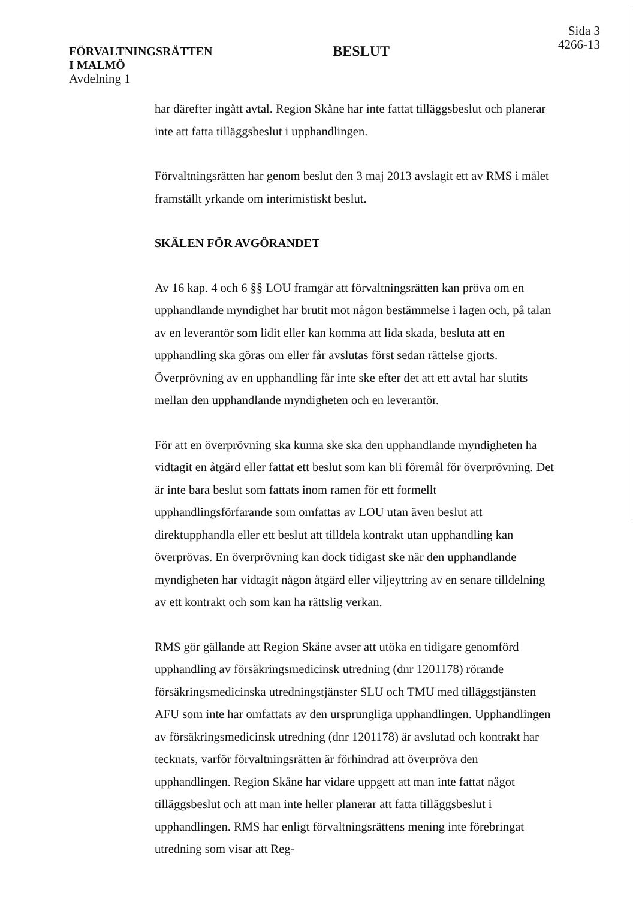FÖRVALTNINGSRÄTTEN
I MALMÖ
Avdelning 1
BESLUT
Sida 3
4266-13
har därefter ingått avtal. Region Skåne har inte fattat tilläggsbeslut och planerar inte att fatta tilläggsbeslut i upphandlingen.
Förvaltningsrätten har genom beslut den 3 maj 2013 avslagit ett av RMS i målet framställt yrkande om interimistiskt beslut.
SKÄLEN FÖR AVGÖRANDET
Av 16 kap. 4 och 6 §§ LOU framgår att förvaltningsrätten kan pröva om en upphandlande myndighet har brutit mot någon bestämmelse i lagen och, på talan av en leverantör som lidit eller kan komma att lida skada, besluta att en upphandling ska göras om eller får avslutas först sedan rättelse gjorts. Överprövning av en upphandling får inte ske efter det att ett avtal har slutits mellan den upphandlande myndigheten och en leverantör.
För att en överprövning ska kunna ske ska den upphandlande myndigheten ha vidtagit en åtgärd eller fattat ett beslut som kan bli föremål för överprövning. Det är inte bara beslut som fattats inom ramen för ett formellt upphandlingsförfarande som omfattas av LOU utan även beslut att direktupphandla eller ett beslut att tilldela kontrakt utan upphandling kan överprövas. En överprövning kan dock tidigast ske när den upphandlande myndigheten har vidtagit någon åtgärd eller viljeyttring av en senare tilldelning av ett kontrakt och som kan ha rättslig verkan.
RMS gör gällande att Region Skåne avser att utöka en tidigare genomförd upphandling av försäkringsmedicinsk utredning (dnr 1201178) rörande försäkringsmedicinska utredningstjänster SLU och TMU med tilläggstjänsten AFU som inte har omfattats av den ursprungliga upphandlingen. Upphandlingen av försäkringsmedicinsk utredning (dnr 1201178) är avslutad och kontrakt har tecknats, varför förvaltningsrätten är förhindrad att överpröva den upphandlingen. Region Skåne har vidare uppgett att man inte fattat något tilläggsbeslut och att man inte heller planerar att fatta tilläggsbeslut i upphandlingen. RMS har enligt förvaltningsrättens mening inte förebringat utredning som visar att Reg-